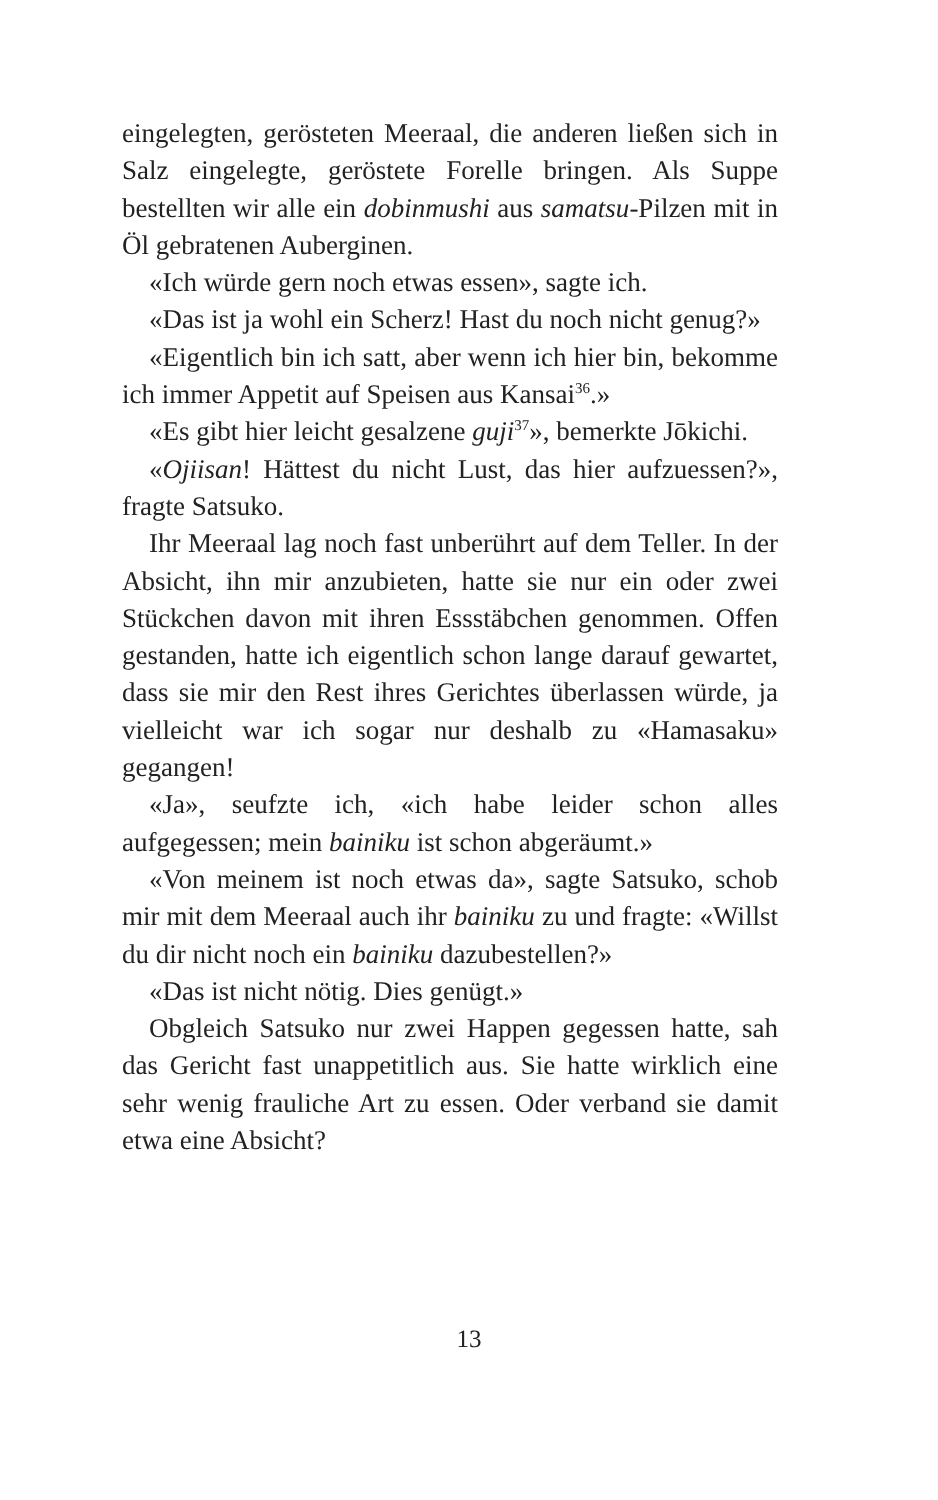eingelegten, gerösteten Meeraal, die anderen ließen sich in Salz eingelegte, geröstete Forelle bringen. Als Suppe bestellten wir alle ein dobinmushi aus samatsu-Pilzen mit in Öl gebratenen Auberginen.
«Ich würde gern noch etwas essen», sagte ich.
«Das ist ja wohl ein Scherz! Hast du noch nicht genug?»
«Eigentlich bin ich satt, aber wenn ich hier bin, bekomme ich immer Appetit auf Speisen aus Kansai<sup>36</sup>.»
«Es gibt hier leicht gesalzene guji<sup>37</sup>», bemerkte Jōkichi.
«Ojiisan! Hättest du nicht Lust, das hier aufzuessen?», fragte Satsuko.
Ihr Meeraal lag noch fast unberührt auf dem Teller. In der Absicht, ihn mir anzubieten, hatte sie nur ein oder zwei Stückchen davon mit ihren Essstäbchen genommen. Offen gestanden, hatte ich eigentlich schon lange darauf gewartet, dass sie mir den Rest ihres Gerichtes überlassen würde, ja vielleicht war ich sogar nur deshalb zu «Hamasaku» gegangen!
«Ja», seufzte ich, «ich habe leider schon alles aufgegessen; mein bainiku ist schon abgeräumt.»
«Von meinem ist noch etwas da», sagte Satsuko, schob mir mit dem Meeraal auch ihr bainiku zu und fragte: «Willst du dir nicht noch ein bainiku dazubestellen?»
«Das ist nicht nötig. Dies genügt.»
Obgleich Satsuko nur zwei Happen gegessen hatte, sah das Gericht fast unappetitlich aus. Sie hatte wirklich eine sehr wenig frauliche Art zu essen. Oder verband sie damit etwa eine Absicht?
13